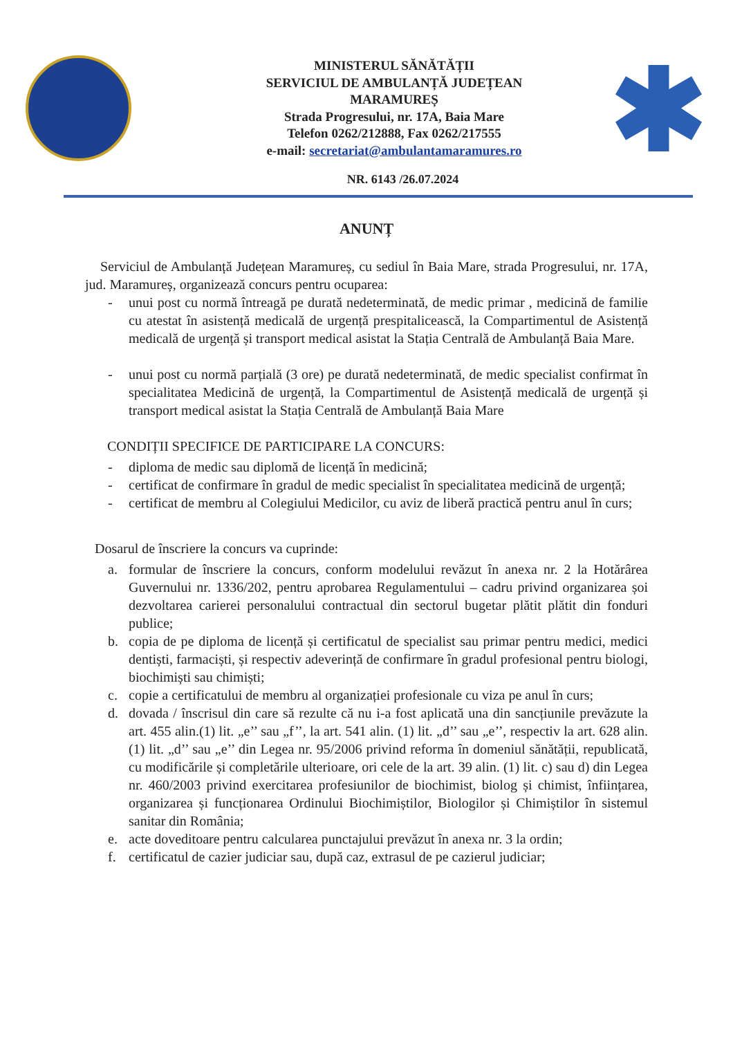MINISTERUL SĂNĂTĂȚII
SERVICIUL DE AMBULANȚĂ JUDEȚEAN
MARAMUREȘ
Strada Progresului, nr. 17A, Baia Mare
Telefon 0262/212888, Fax 0262/217555
e-mail: secretariat@ambulantamaramures.ro
NR. 6143 /26.07.2024
ANUNȚ
Serviciul de Ambulanță Județean Maramureș, cu sediul în Baia Mare, strada Progresului, nr. 17A, jud. Maramureș, organizează concurs pentru ocuparea:
- unui post cu normă întreagă pe durată nedeterminată, de medic primar , medicină de familie cu atestat în asistență medicală de urgență prespitalicească, la Compartimentul de Asistență medicală de urgență și transport medical asistat la Stația Centrală de Ambulanță Baia Mare.
- unui post cu normă parțială (3 ore) pe durată nedeterminată, de medic specialist confirmat în specialitatea Medicină de urgență, la Compartimentul de Asistență medicală de urgență și transport medical asistat la Stația Centrală de Ambulanță Baia Mare
CONDIȚII SPECIFICE DE PARTICIPARE LA CONCURS:
- diploma de medic sau diplomă de licență în medicină;
- certificat de confirmare în gradul de medic specialist în specialitatea medicină de urgență;
- certificat de membru al Colegiului Medicilor, cu aviz de liberă practică pentru anul în curs;
Dosarul de înscriere la concurs va cuprinde:
a. formular de înscriere la concurs, conform modelului revăzut în anexa nr. 2 la Hotărârea Guvernului nr. 1336/202, pentru aprobarea Regulamentului – cadru privind organizarea șoi dezvoltarea carierei personalului contractual din sectorul bugetar plătit plătit din fonduri publice;
b. copia de pe diploma de licență și certificatul de specialist sau primar pentru medici, medici dentiști, farmaciști, și respectiv adeverință de confirmare în gradul profesional pentru biologi, biochimiști sau chimiști;
c. copie a certificatului de membru al organizației profesionale cu viza pe anul în curs;
d. dovada / înscrisul din care să rezulte că nu i-a fost aplicată una din sancțiunile prevăzute la art. 455 alin.(1) lit. „e’’ sau „f’’, la art. 541 alin. (1) lit. „d’’ sau „e’’, respectiv la art. 628 alin. (1) lit. „d’’ sau „e’’ din Legea nr. 95/2006 privind reforma în domeniul sănătății, republicată, cu modificările și completările ulterioare, ori cele de la art. 39 alin. (1) lit. c) sau d) din Legea nr. 460/2003 privind exercitarea profesiunilor de biochimist, biolog și chimist, înființarea, organizarea și funcționarea Ordinului Biochimiștilor, Biologilor și Chimiștilor în sistemul sanitar din România;
e. acte doveditoare pentru calcularea punctajului prevăzut în anexa nr. 3 la ordin;
f. certificatul de cazier judiciar sau, după caz, extrasul de pe cazierul judiciar;